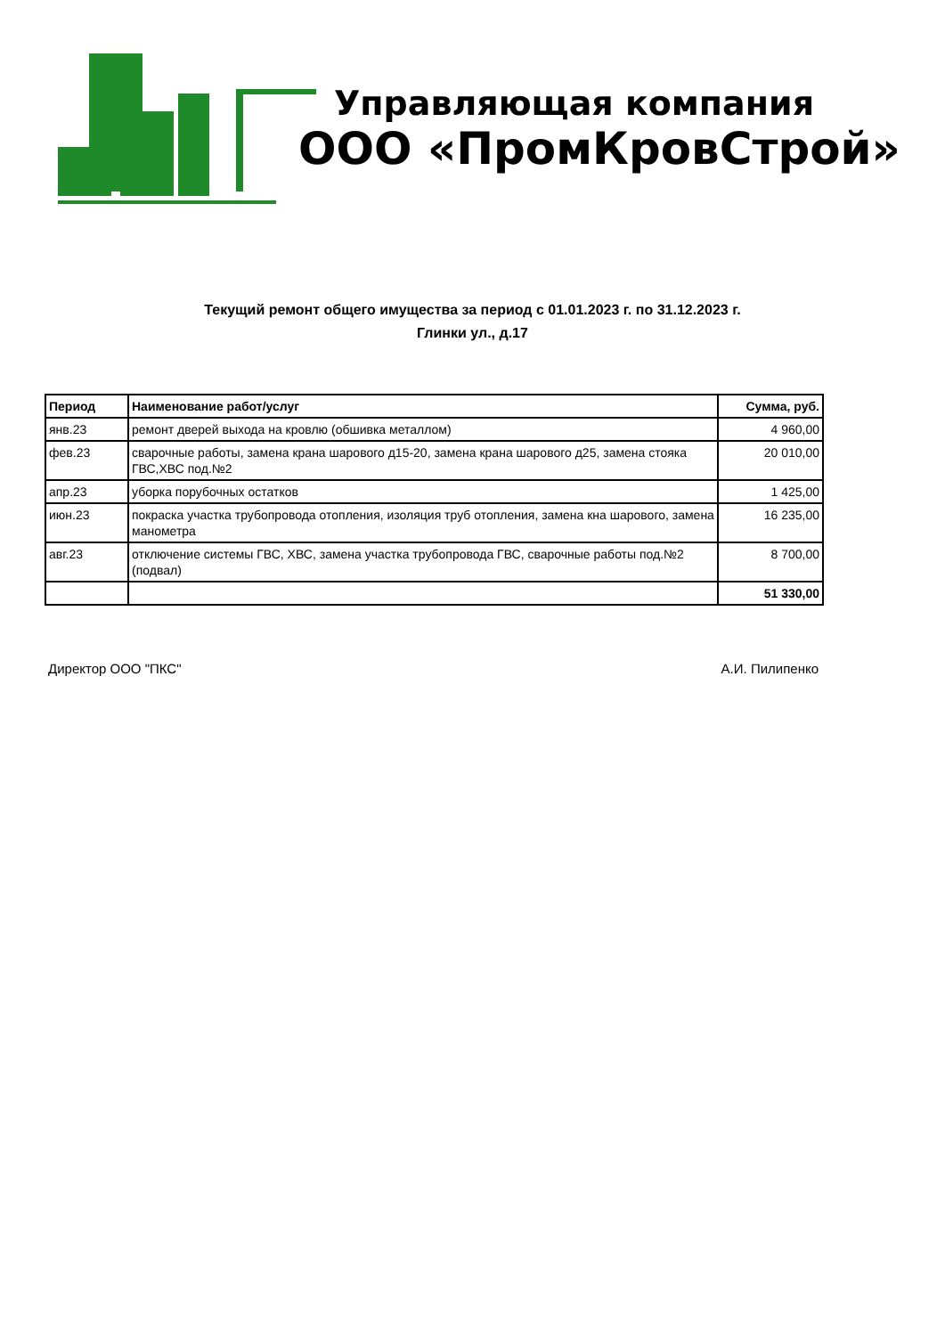Управляющая компания
ООО «ПромКровСтрой»
Текущий ремонт общего имущества за период с 01.01.2023 г. по 31.12.2023 г.
Глинки ул., д.17
| Период | Наименование работ/услуг | Сумма, руб. |
| --- | --- | --- |
| янв.23 | ремонт дверей выхода на кровлю (обшивка металлом) | 4 960,00 |
| фев.23 | сварочные работы, замена крана шарового д15-20, замена крана шарового д25, замена стояка ГВС,ХВС под.№2 | 20 010,00 |
| апр.23 | уборка порубочных остатков | 1 425,00 |
| июн.23 | покраска участка трубопровода отопления, изоляция труб отопления, замена кна шарового, замена манометра | 16 235,00 |
| авг.23 | отключение системы ГВС, ХВС, замена участка трубопровода ГВС, сварочные работы под.№2 (подвал) | 8 700,00 |
| | | 51 330,00 |
Директор ООО "ПКС" А.И. Пилипенко